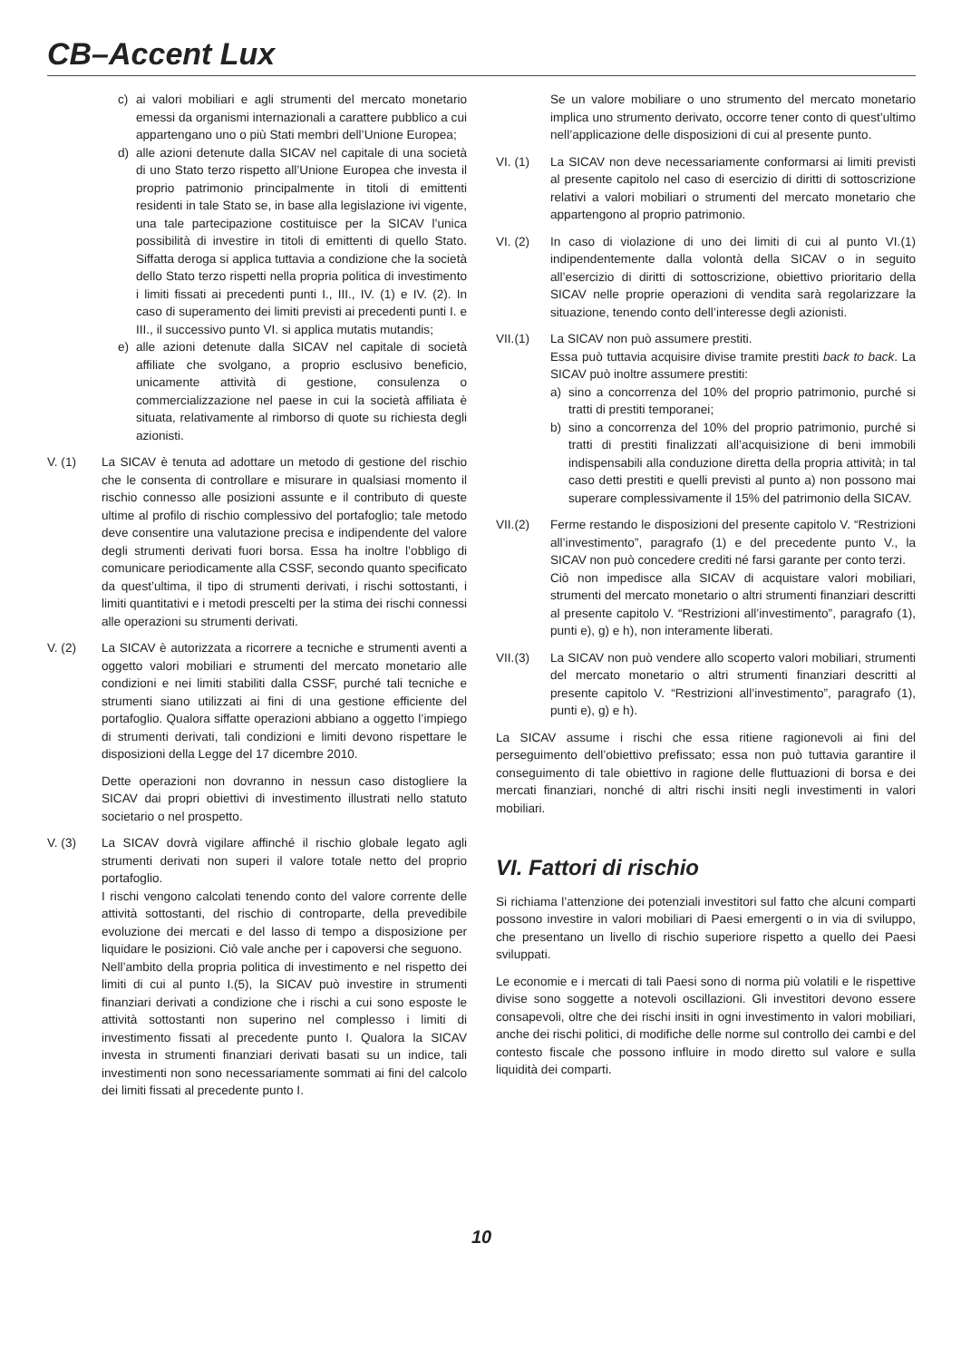CB–Accent Lux
c) ai valori mobiliari e agli strumenti del mercato monetario emessi da organismi internazionali a carattere pubblico a cui appartengano uno o più Stati membri dell’Unione Europea;
d) alle azioni detenute dalla SICAV nel capitale di una società di uno Stato terzo rispetto all’Unione Europea che investa il proprio patrimonio principalmente in titoli di emittenti residenti in tale Stato se, in base alla legislazione ivi vigente, una tale partecipazione costituisce per la SICAV l’unica possibilità di investire in titoli di emittenti di quello Stato. Siffatta deroga si applica tuttavia a condizione che la società dello Stato terzo rispetti nella propria politica di investimento i limiti fissati ai precedenti punti I., III., IV. (1) e IV. (2). In caso di superamento dei limiti previsti ai precedenti punti I. e III., il successivo punto VI. si applica mutatis mutandis;
e) alle azioni detenute dalla SICAV nel capitale di società affiliate che svolgano, a proprio esclusivo beneficio, unicamente attività di gestione, consulenza o commercializzazione nel paese in cui la società affiliata è situata, relativamente al rimborso di quote su richiesta degli azionisti.
V. (1) La SICAV è tenuta ad adottare un metodo di gestione del rischio che le consenta di controllare e misurare in qualsiasi momento il rischio connesso alle posizioni assunte e il contributo di queste ultime al profilo di rischio complessivo del portafoglio; tale metodo deve consentire una valutazione precisa e indipendente del valore degli strumenti derivati fuori borsa. Essa ha inoltre l’obbligo di comunicare periodicamente alla CSSF, secondo quanto specificato da quest’ultima, il tipo di strumenti derivati, i rischi sottostanti, i limiti quantitativi e i metodi prescelti per la stima dei rischi connessi alle operazioni su strumenti derivati.
V. (2) La SICAV è autorizzata a ricorrere a tecniche e strumenti aventi a oggetto valori mobiliari e strumenti del mercato monetario alle condizioni e nei limiti stabiliti dalla CSSF, purché tali tecniche e strumenti siano utilizzati ai fini di una gestione efficiente del portafoglio. Qualora siffatte operazioni abbiano a oggetto l’impiego di strumenti derivati, tali condizioni e limiti devono rispettare le disposizioni della Legge del 17 dicembre 2010.
Dette operazioni non dovranno in nessun caso distogliere la SICAV dai propri obiettivi di investimento illustrati nello statuto societario o nel prospetto.
V. (3) La SICAV dovrà vigilare affinché il rischio globale legato agli strumenti derivati non superi il valore totale netto del proprio portafoglio.
I rischi vengono calcolati tenendo conto del valore corrente delle attività sottostanti, del rischio di controparte, della prevedibile evoluzione dei mercati e del lasso di tempo a disposizione per liquidare le posizioni. Ciò vale anche per i capoversi che seguono.
Nell’ambito della propria politica di investimento e nel rispetto dei limiti di cui al punto I.(5), la SICAV può investire in strumenti finanziari derivati a condizione che i rischi a cui sono esposte le attività sottostanti non superino nel complesso i limiti di investimento fissati al precedente punto I. Qualora la SICAV investa in strumenti finanziari derivati basati su un indice, tali investimenti non sono necessariamente sommati ai fini del calcolo dei limiti fissati al precedente punto I.
Se un valore mobiliare o uno strumento del mercato monetario implica uno strumento derivato, occorre tener conto di quest’ultimo nell’applicazione delle disposizioni di cui al presente punto.
VI. (1) La SICAV non deve necessariamente conformarsi ai limiti previsti al presente capitolo nel caso di esercizio di diritti di sottoscrizione relativi a valori mobiliari o strumenti del mercato monetario che appartengono al proprio patrimonio.
VI. (2) In caso di violazione di uno dei limiti di cui al punto VI.(1) indipendentemente dalla volontà della SICAV o in seguito all’esercizio di diritti di sottoscrizione, obiettivo prioritario della SICAV nelle proprie operazioni di vendita sarà regolarizzare la situazione, tenendo conto dell’interesse degli azionisti.
VII.(1) La SICAV non può assumere prestiti.
Essa può tuttavia acquisire divise tramite prestiti back to back. La SICAV può inoltre assumere prestiti:
a) sino a concorrenza del 10% del proprio patrimonio, purché si tratti di prestiti temporanei;
b) sino a concorrenza del 10% del proprio patrimonio, purché si tratti di prestiti finalizzati all’acquisizione di beni immobili indispensabili alla conduzione diretta della propria attività; in tal caso detti prestiti e quelli previsti al punto a) non possono mai superare complessivamente il 15% del patrimonio della SICAV.
VII.(2) Ferme restando le disposizioni del presente capitolo V. “Restrizioni all’investimento”, paragrafo (1) e del precedente punto V., la SICAV non può concedere crediti né farsi garante per conto terzi.
Ciò non impedisce alla SICAV di acquistare valori mobiliari, strumenti del mercato monetario o altri strumenti finanziari descritti al presente capitolo V. “Restrizioni all’investimento”, paragrafo (1), punti e), g) e h), non interamente liberati.
VII.(3) La SICAV non può vendere allo scoperto valori mobiliari, strumenti del mercato monetario o altri strumenti finanziari descritti al presente capitolo V. “Restrizioni all’investimento”, paragrafo (1), punti e), g) e h).
La SICAV assume i rischi che essa ritiene ragionevoli ai fini del perseguimento dell’obiettivo prefissato; essa non può tuttavia garantire il conseguimento di tale obiettivo in ragione delle fluttuazioni di borsa e dei mercati finanziari, nonché di altri rischi insiti negli investimenti in valori mobiliari.
VI. Fattori di rischio
Si richiama l’attenzione dei potenziali investitori sul fatto che alcuni comparti possono investire in valori mobiliari di Paesi emergenti o in via di sviluppo, che presentano un livello di rischio superiore rispetto a quello dei Paesi sviluppati.
Le economie e i mercati di tali Paesi sono di norma più volatili e le rispettive divise sono soggette a notevoli oscillazioni. Gli investitori devono essere consapevoli, oltre che dei rischi insiti in ogni investimento in valori mobiliari, anche dei rischi politici, di modifiche delle norme sul controllo dei cambi e del contesto fiscale che possono influire in modo diretto sul valore e sulla liquidità dei comparti.
10